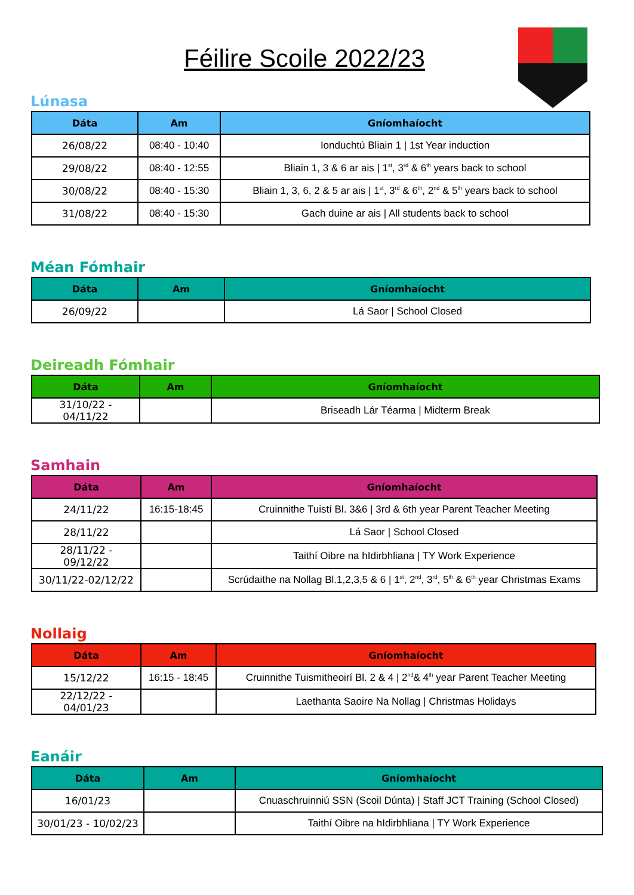Féilire Scoile 2022/23
Lúnasa
| Dáta | Am | Gníomhaíocht |
| --- | --- | --- |
| 26/08/22 | 08:40 - 10:40 | Ionduchtú Bliain 1 / 1st Year induction |
| 29/08/22 | 08:40 - 12:55 | Bliain 1, 3 & 6 ar ais / 1<sup>st</sup>, 3<sup>rd</sup> & 6<sup>th</sup> years back to school |
| 30/08/22 | 08:40 - 15:30 | Bliain 1, 3, 6, 2 & 5 ar ais / 1<sup>st</sup>, 3<sup>rd</sup> & 6<sup>th</sup>, 2<sup>nd</sup> & 5<sup>th</sup> years back to school |
| 31/08/22 | 08:40 - 15:30 | Gach duine ar ais / All students back to school |
Méan Fómhair
| Dáta | Am | Gníomhaíocht |
| --- | --- | --- |
| 26/09/22 | | Lá Saor / School Closed |
Deireadh Fómhair
| Dáta | Am | Gníomhaíocht |
| --- | --- | --- |
| 31/10/22 - 04/11/22 | | Briseadh Lár Téarma / Midterm Break |
Samhain
| Dáta | Am | Gníomhaíocht |
| --- | --- | --- |
| 24/11/22 | 16:15-18:45 | Cruinnithe Tuistí Bl. 3&6 / 3rd & 6th year Parent Teacher Meeting |
| 28/11/22 | | Lá Saor / School Closed |
| 28/11/22 - 09/12/22 | | Taithí Oibre na hIdirbhliana / TY Work Experience |
| 30/11/22-02/12/22 | | Scrúdaithe na Nollag Bl.1,2,3,5 & 6 / 1<sup>st</sup>, 2<sup>nd</sup>, 3<sup>rd</sup>, 5<sup>th</sup> & 6<sup>th</sup> year Christmas Exams |
Nollaig
| Dáta | Am | Gníomhaíocht |
| --- | --- | --- |
| 15/12/22 | 16:15 - 18:45 | Cruinnithe Tuismitheoirí Bl. 2 & 4 / 2<sup>nd</sup>& 4<sup>th</sup> year Parent Teacher Meeting |
| 22/12/22 - 04/01/23 | | Laethanta Saoire Na Nollag / Christmas Holidays |
Eanáir
| Dáta | Am | Gníomhaíocht |
| --- | --- | --- |
| 16/01/23 | | Cnuaschruinniú SSN (Scoil Dúnta) / Staff JCT Training (School Closed) |
| 30/01/23 - 10/02/23 | | Taithí Oibre na hIdirbhliana / TY Work Experience |